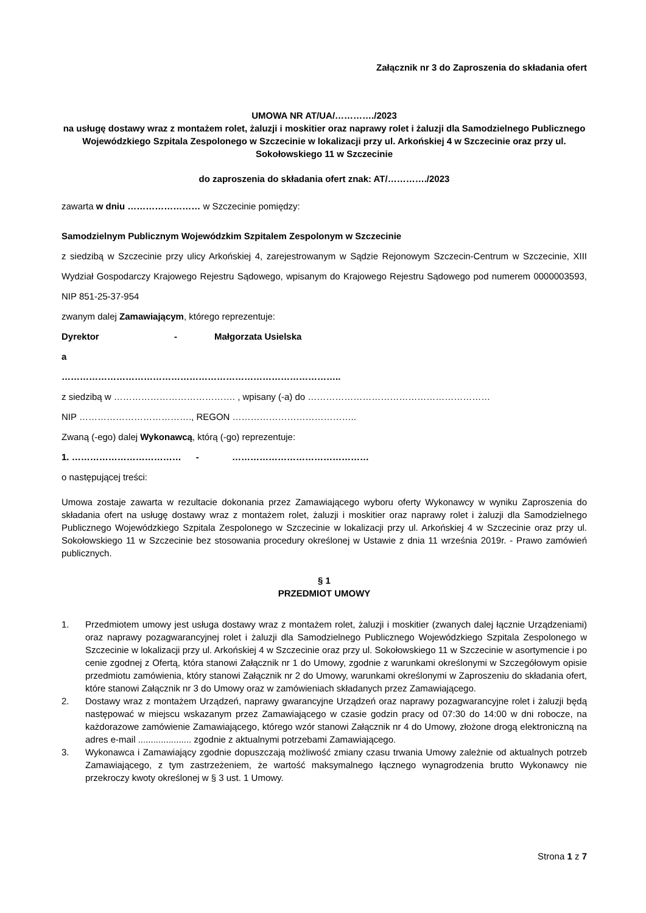Załącznik nr 3 do Zaproszenia do składania ofert
UMOWA NR AT/UA/…………./2023
na usługę dostawy wraz z montażem rolet, żaluzji i moskitier oraz naprawy rolet i żaluzji dla Samodzielnego Publicznego Wojewódzkiego Szpitala Zespolonego w Szczecinie w lokalizacji przy ul. Arkońskiej 4 w Szczecinie oraz przy ul. Sokołowskiego 11 w Szczecinie
do zaproszenia do składania ofert znak: AT/…………./2023
zawarta w dniu …………………… w Szczecinie pomiędzy:
Samodzielnym Publicznym Wojewódzkim Szpitalem Zespolonym w Szczecinie
z siedzibą w Szczecinie przy ulicy Arkońskiej 4, zarejestrowanym w Sądzie Rejonowym Szczecin-Centrum w Szczecinie, XIII Wydział Gospodarczy Krajowego Rejestru Sądowego, wpisanym do Krajowego Rejestru Sądowego pod numerem 0000003593, NIP 851-25-37-954
zwanym dalej Zamawiającym, którego reprezentuje:
Dyrektor - Małgorzata Usielska
a
………………………………………………………………………………..
z siedzibą w …………………………………. , wpisany (-a) do ……………………………………………………
NIP ………………………………., REGON …………………………………..
Zwaną (-ego) dalej Wykonawcą, którą (-go) reprezentuje:
1. ……………………………… - ………………………………………
o następującej treści:
Umowa zostaje zawarta w rezultacie dokonania przez Zamawiającego wyboru oferty Wykonawcy w wyniku Zaproszenia do składania ofert na usługę dostawy wraz z montażem rolet, żaluzji i moskitier oraz naprawy rolet i żaluzji dla Samodzielnego Publicznego Wojewódzkiego Szpitala Zespolonego w Szczecinie w lokalizacji przy ul. Arkońskiej 4 w Szczecinie oraz przy ul. Sokołowskiego 11 w Szczecinie bez stosowania procedury określonej w Ustawie z dnia 11 września 2019r. - Prawo zamówień publicznych.
§ 1
PRZEDMIOT UMOWY
1. Przedmiotem umowy jest usługa dostawy wraz z montażem rolet, żaluzji i moskitier (zwanych dalej łącznie Urządzeniami) oraz naprawy pozagwarancyjnej rolet i żaluzji dla Samodzielnego Publicznego Wojewódzkiego Szpitala Zespolonego w Szczecinie w lokalizacji przy ul. Arkońskiej 4 w Szczecinie oraz przy ul. Sokołowskiego 11 w Szczecinie w asortymencie i po cenie zgodnej z Ofertą, która stanowi Załącznik nr 1 do Umowy, zgodnie z warunkami określonymi w Szczegółowym opisie przedmiotu zamówienia, który stanowi Załącznik nr 2 do Umowy, warunkami określonymi w Zaproszeniu do składania ofert, które stanowi Załącznik nr 3 do Umowy oraz w zamówieniach składanych przez Zamawiającego.
2. Dostawy wraz z montażem Urządzeń, naprawy gwarancyjne Urządzeń oraz naprawy pozagwarancyjne rolet i żaluzji będą następować w miejscu wskazanym przez Zamawiającego w czasie godzin pracy od 07:30 do 14:00 w dni robocze, na każdorazowe zamówienie Zamawiającego, którego wzór stanowi Załącznik nr 4 do Umowy, złożone drogą elektroniczną na adres e-mail ..................... zgodnie z aktualnymi potrzebami Zamawiającego.
3. Wykonawca i Zamawiający zgodnie dopuszczają możliwość zmiany czasu trwania Umowy zależnie od aktualnych potrzeb Zamawiającego, z tym zastrzeżeniem, że wartość maksymalnego łącznego wynagrodzenia brutto Wykonawcy nie przekroczy kwoty określonej w § 3 ust. 1 Umowy.
Strona 1 z 7